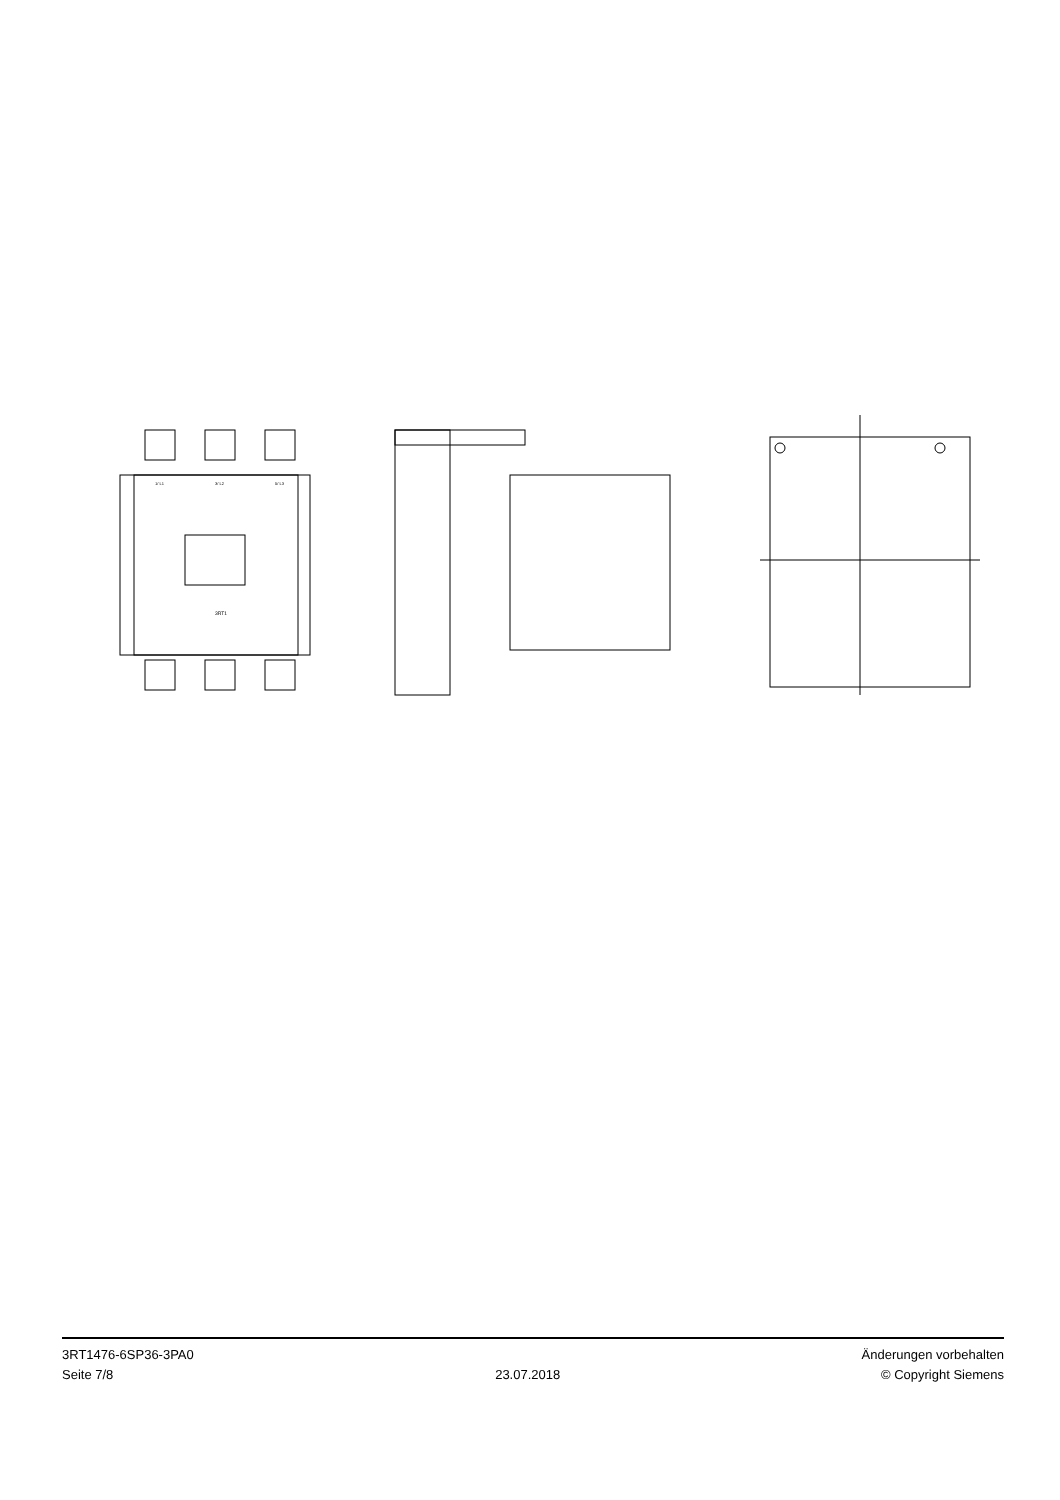1/ L1
3/ L2
5/ L3
3RT1
3RT1476-6SP36-3PA0
Seite 7/8
23.07.2018
Änderungen vorbehalten
© Copyright Siemens